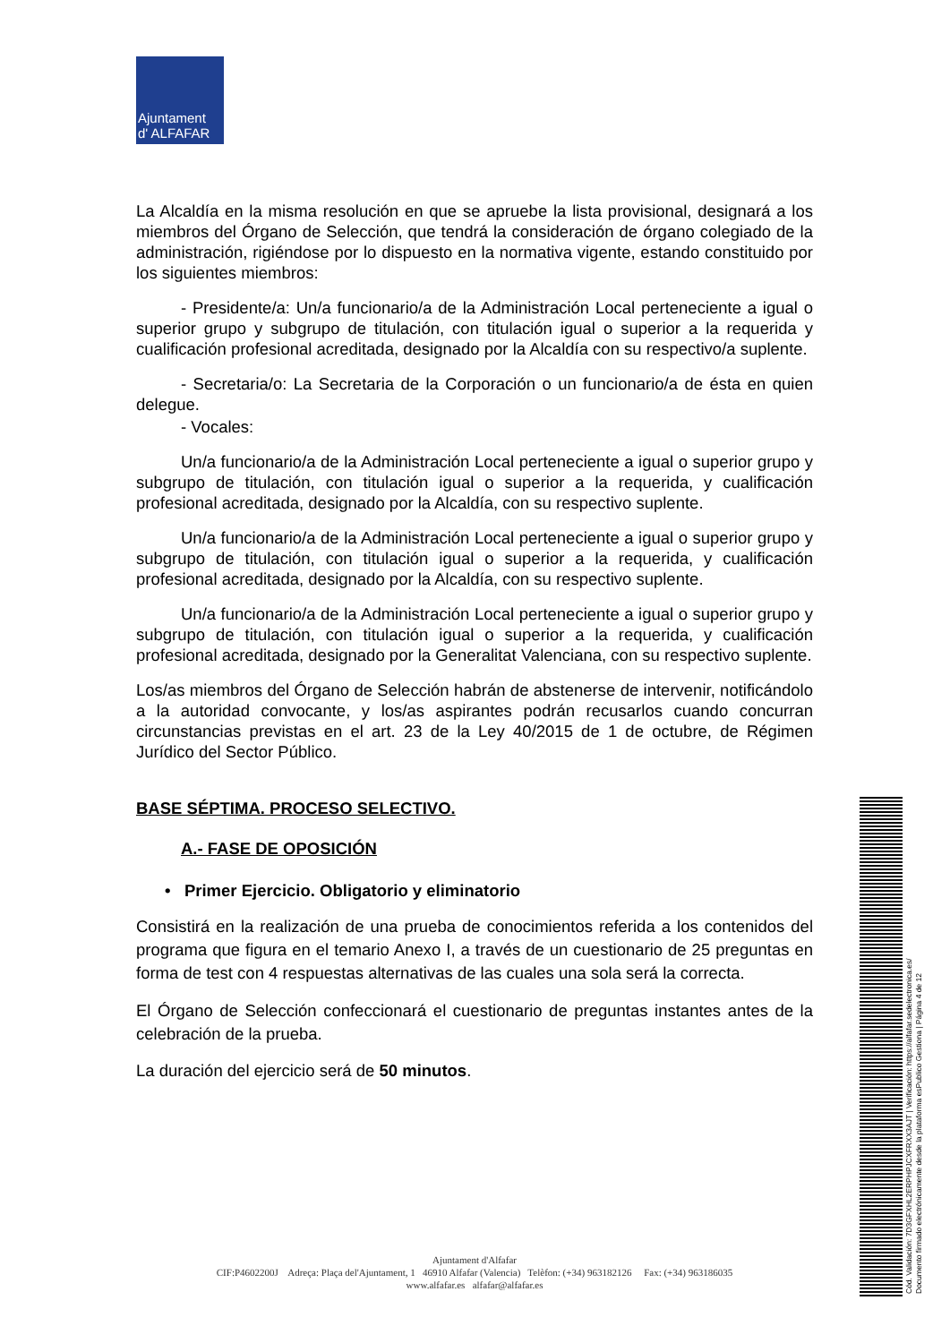Ajuntament
d' ALFAFAR
La Alcaldía en la misma resolución en que se apruebe la lista provisional, designará a los miembros del Órgano de Selección, que tendrá la consideración de órgano colegiado de la administración, rigiéndose por lo dispuesto en la normativa vigente, estando constituido por los siguientes miembros:
- Presidente/a: Un/a funcionario/a de la Administración Local perteneciente a igual o superior grupo y subgrupo de titulación, con titulación igual o superior a la requerida y cualificación profesional acreditada, designado por la Alcaldía con su respectivo/a suplente.
- Secretaria/o: La Secretaria de la Corporación o un funcionario/a de ésta en quien delegue.
- Vocales:
Un/a funcionario/a de la Administración Local perteneciente a igual o superior grupo y subgrupo de titulación, con titulación igual o superior a la requerida, y cualificación profesional acreditada, designado por la Alcaldía, con su respectivo suplente.
Un/a funcionario/a de la Administración Local perteneciente a igual o superior grupo y subgrupo de titulación, con titulación igual o superior a la requerida, y cualificación profesional acreditada, designado por la Alcaldía, con su respectivo suplente.
Un/a funcionario/a de la Administración Local perteneciente a igual o superior grupo y subgrupo de titulación, con titulación igual o superior a la requerida, y cualificación profesional acreditada, designado por la Generalitat Valenciana, con su respectivo suplente.
Los/as miembros del Órgano de Selección habrán de abstenerse de intervenir, notificándolo a la autoridad convocante, y los/as aspirantes podrán recusarlos cuando concurran circunstancias previstas en el art. 23 de la Ley 40/2015 de 1 de octubre, de Régimen Jurídico del Sector Público.
BASE SÉPTIMA. PROCESO SELECTIVO.
A.- FASE DE OPOSICIÓN
• Primer Ejercicio. Obligatorio y eliminatorio
Consistirá en la realización de una prueba de conocimientos referida a los contenidos del programa que figura en el temario Anexo I, a través de un cuestionario de 25 preguntas en forma de test con 4 respuestas alternativas de las cuales una sola será la correcta.
El Órgano de Selección confeccionará el cuestionario de preguntas instantes antes de la celebración de la prueba.
La duración del ejercicio será de 50 minutos.
Ajuntament d'Alfafar
CIF:P4602200J Adreça: Plaça del'Ajuntament, 1 46910 Alfafar (Valencia) Telèfon: (+34) 963182126 Fax: (+34) 963186035
www.alfafar.es alfafar@alfafar.es
Cód. Validación: 7D3GFXHL2ERPHPJCXFRXX3AJT | Verificación: https://alfafar.sedelectronica.es/
Documento firmado electrónicamente desde la plataforma esPublico Gestiona | Página 4 de 12